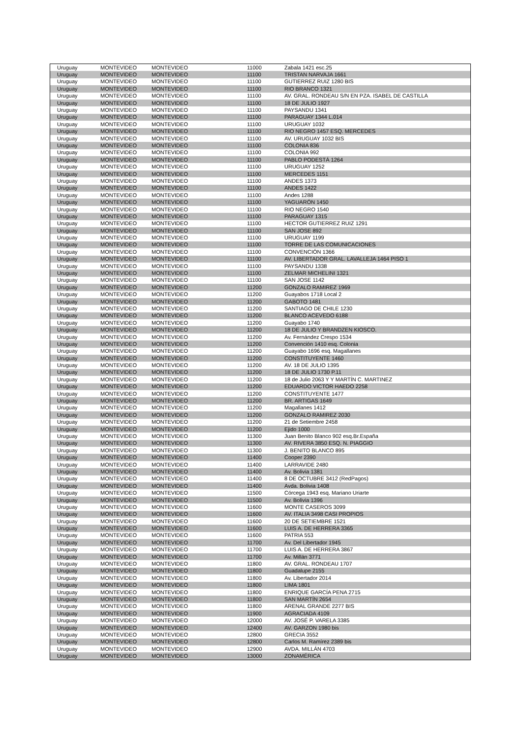| Uruguay | MONTEVIDEO | MONTEVIDEO | 11000 | Zabala 1421 esc.25 |
| Uruguay | MONTEVIDEO | MONTEVIDEO | 11100 | TRISTAN NARVAJA 1661 |
| Uruguay | MONTEVIDEO | MONTEVIDEO | 11100 | GUTIERREZ RUIZ 1280 BIS |
| Uruguay | MONTEVIDEO | MONTEVIDEO | 11100 | RIO BRANCO 1321 |
| Uruguay | MONTEVIDEO | MONTEVIDEO | 11100 | AV. GRAL. RONDEAU S/N EN PZA. ISABEL DE CASTILLA |
| Uruguay | MONTEVIDEO | MONTEVIDEO | 11100 | 18 DE JULIO 1927 |
| Uruguay | MONTEVIDEO | MONTEVIDEO | 11100 | PAYSANDU 1341 |
| Uruguay | MONTEVIDEO | MONTEVIDEO | 11100 | PARAGUAY 1344 L.014 |
| Uruguay | MONTEVIDEO | MONTEVIDEO | 11100 | URUGUAY 1032 |
| Uruguay | MONTEVIDEO | MONTEVIDEO | 11100 | RIO NEGRO 1457 ESQ. MERCEDES |
| Uruguay | MONTEVIDEO | MONTEVIDEO | 11100 | AV. URUGUAY 1032 BIS |
| Uruguay | MONTEVIDEO | MONTEVIDEO | 11100 | COLONIA 836 |
| Uruguay | MONTEVIDEO | MONTEVIDEO | 11100 | COLONIA 992 |
| Uruguay | MONTEVIDEO | MONTEVIDEO | 11100 | PABLO PODESTÁ 1264 |
| Uruguay | MONTEVIDEO | MONTEVIDEO | 11100 | URUGUAY 1252 |
| Uruguay | MONTEVIDEO | MONTEVIDEO | 11100 | MERCEDES 1151 |
| Uruguay | MONTEVIDEO | MONTEVIDEO | 11100 | ANDES 1373 |
| Uruguay | MONTEVIDEO | MONTEVIDEO | 11100 | ANDES 1422 |
| Uruguay | MONTEVIDEO | MONTEVIDEO | 11100 | Andes 1288 |
| Uruguay | MONTEVIDEO | MONTEVIDEO | 11100 | YAGUARÓN 1450 |
| Uruguay | MONTEVIDEO | MONTEVIDEO | 11100 | RIO NEGRO 1540 |
| Uruguay | MONTEVIDEO | MONTEVIDEO | 11100 | PARAGUAY 1315 |
| Uruguay | MONTEVIDEO | MONTEVIDEO | 11100 | HECTOR GUTIERREZ RUIZ 1291 |
| Uruguay | MONTEVIDEO | MONTEVIDEO | 11100 | SAN JOSE 892 |
| Uruguay | MONTEVIDEO | MONTEVIDEO | 11100 | URUGUAY 1199 |
| Uruguay | MONTEVIDEO | MONTEVIDEO | 11100 | TORRE DE LAS COMUNICACIONES |
| Uruguay | MONTEVIDEO | MONTEVIDEO | 11100 | CONVENCIÓN 1366 |
| Uruguay | MONTEVIDEO | MONTEVIDEO | 11100 | AV. LIBERTADOR GRAL. LAVALLEJA 1464 PISO 1 |
| Uruguay | MONTEVIDEO | MONTEVIDEO | 11100 | PAYSANDU 1338 |
| Uruguay | MONTEVIDEO | MONTEVIDEO | 11100 | ZELMAR MICHELINI 1321 |
| Uruguay | MONTEVIDEO | MONTEVIDEO | 11100 | SAN JOSE 1142 |
| Uruguay | MONTEVIDEO | MONTEVIDEO | 11200 | GONZALO RAMIREZ 1969 |
| Uruguay | MONTEVIDEO | MONTEVIDEO | 11200 | Guayabos 1718 Local 2 |
| Uruguay | MONTEVIDEO | MONTEVIDEO | 11200 | GABOTO 1481 |
| Uruguay | MONTEVIDEO | MONTEVIDEO | 11200 | SANTIAGO DE CHILE 1230 |
| Uruguay | MONTEVIDEO | MONTEVIDEO | 11200 | BLANCO ACEVEDO 6188 |
| Uruguay | MONTEVIDEO | MONTEVIDEO | 11200 | Guayabo 1740 |
| Uruguay | MONTEVIDEO | MONTEVIDEO | 11200 | 18 DE JULIO Y BRANDZEN KIOSCO. |
| Uruguay | MONTEVIDEO | MONTEVIDEO | 11200 | Av. Fernández Crespo 1534 |
| Uruguay | MONTEVIDEO | MONTEVIDEO | 11200 | Convención 1410 esq. Colonia |
| Uruguay | MONTEVIDEO | MONTEVIDEO | 11200 | Guayabo 1696 esq. Magallanes |
| Uruguay | MONTEVIDEO | MONTEVIDEO | 11200 | CONSTITUYENTE 1460 |
| Uruguay | MONTEVIDEO | MONTEVIDEO | 11200 | AV. 18 DE JULIO 1395 |
| Uruguay | MONTEVIDEO | MONTEVIDEO | 11200 | 18 DE JULIO 1730 P.11 |
| Uruguay | MONTEVIDEO | MONTEVIDEO | 11200 | 18 de Julio 2063 Y Y MARTÍN C. MARTINEZ |
| Uruguay | MONTEVIDEO | MONTEVIDEO | 11200 | EDUARDO VICTOR HAEDO 2258 |
| Uruguay | MONTEVIDEO | MONTEVIDEO | 11200 | CONSTITUYENTE 1477 |
| Uruguay | MONTEVIDEO | MONTEVIDEO | 11200 | BR. ARTIGAS 1649 |
| Uruguay | MONTEVIDEO | MONTEVIDEO | 11200 | Magallanes 1412 |
| Uruguay | MONTEVIDEO | MONTEVIDEO | 11200 | GONZALO RAMIREZ 2030 |
| Uruguay | MONTEVIDEO | MONTEVIDEO | 11200 | 21 de Setiembre 2458 |
| Uruguay | MONTEVIDEO | MONTEVIDEO | 11200 | Ejido 1000 |
| Uruguay | MONTEVIDEO | MONTEVIDEO | 11300 | Juan Benito Blanco 902 esq.Br.España |
| Uruguay | MONTEVIDEO | MONTEVIDEO | 11300 | AV. RIVERA 3850 ESQ. N. PIAGGIO |
| Uruguay | MONTEVIDEO | MONTEVIDEO | 11300 | J. BENITO BLANCO 895 |
| Uruguay | MONTEVIDEO | MONTEVIDEO | 11400 | Cooper 2390 |
| Uruguay | MONTEVIDEO | MONTEVIDEO | 11400 | LARRAVIDE 2480 |
| Uruguay | MONTEVIDEO | MONTEVIDEO | 11400 | Av. Bolivia 1381 |
| Uruguay | MONTEVIDEO | MONTEVIDEO | 11400 | 8 DE OCTUBRE 3412 (RedPagos) |
| Uruguay | MONTEVIDEO | MONTEVIDEO | 11400 | Avda. Bolivia 1408 |
| Uruguay | MONTEVIDEO | MONTEVIDEO | 11500 | Córcega 1943 esq. Mariano Uriarte |
| Uruguay | MONTEVIDEO | MONTEVIDEO | 11500 | Av. Bolivia 1396 |
| Uruguay | MONTEVIDEO | MONTEVIDEO | 11600 | MONTE CASEROS 3099 |
| Uruguay | MONTEVIDEO | MONTEVIDEO | 11600 | AV. ITALIA 3498 CASI PROPIOS |
| Uruguay | MONTEVIDEO | MONTEVIDEO | 11600 | 20 DE SETIEMBRE 1521 |
| Uruguay | MONTEVIDEO | MONTEVIDEO | 11600 | LUIS A. DE HERRERA 3365 |
| Uruguay | MONTEVIDEO | MONTEVIDEO | 11600 | PATRIA 553 |
| Uruguay | MONTEVIDEO | MONTEVIDEO | 11700 | Av. Del Libertador 1945 |
| Uruguay | MONTEVIDEO | MONTEVIDEO | 11700 | LUIS A. DE HERRERA 3867 |
| Uruguay | MONTEVIDEO | MONTEVIDEO | 11700 | Av. Millán 3771 |
| Uruguay | MONTEVIDEO | MONTEVIDEO | 11800 | AV. GRAL. RONDEAU 1707 |
| Uruguay | MONTEVIDEO | MONTEVIDEO | 11800 | Guadalupe 2155 |
| Uruguay | MONTEVIDEO | MONTEVIDEO | 11800 | Av. Libertador 2014 |
| Uruguay | MONTEVIDEO | MONTEVIDEO | 11800 | LIMA 1801 |
| Uruguay | MONTEVIDEO | MONTEVIDEO | 11800 | ENRIQUE GARCÍA PENA 2715 |
| Uruguay | MONTEVIDEO | MONTEVIDEO | 11800 | SAN MARTÍN 2654 |
| Uruguay | MONTEVIDEO | MONTEVIDEO | 11800 | ARENAL GRANDE 2277 BIS |
| Uruguay | MONTEVIDEO | MONTEVIDEO | 11900 | AGRACIADA 4109 |
| Uruguay | MONTEVIDEO | MONTEVIDEO | 12000 | AV. JOSÉ P. VARELA 3385 |
| Uruguay | MONTEVIDEO | MONTEVIDEO | 12400 | AV. GARZON 1980 bis |
| Uruguay | MONTEVIDEO | MONTEVIDEO | 12800 | GRECIA 3552 |
| Uruguay | MONTEVIDEO | MONTEVIDEO | 12800 | Carlos M. Ramírez 2389 bis |
| Uruguay | MONTEVIDEO | MONTEVIDEO | 12900 | AVDA. MILLÁN 4703 |
| Uruguay | MONTEVIDEO | MONTEVIDEO | 13000 | ZONAMÉRICA |